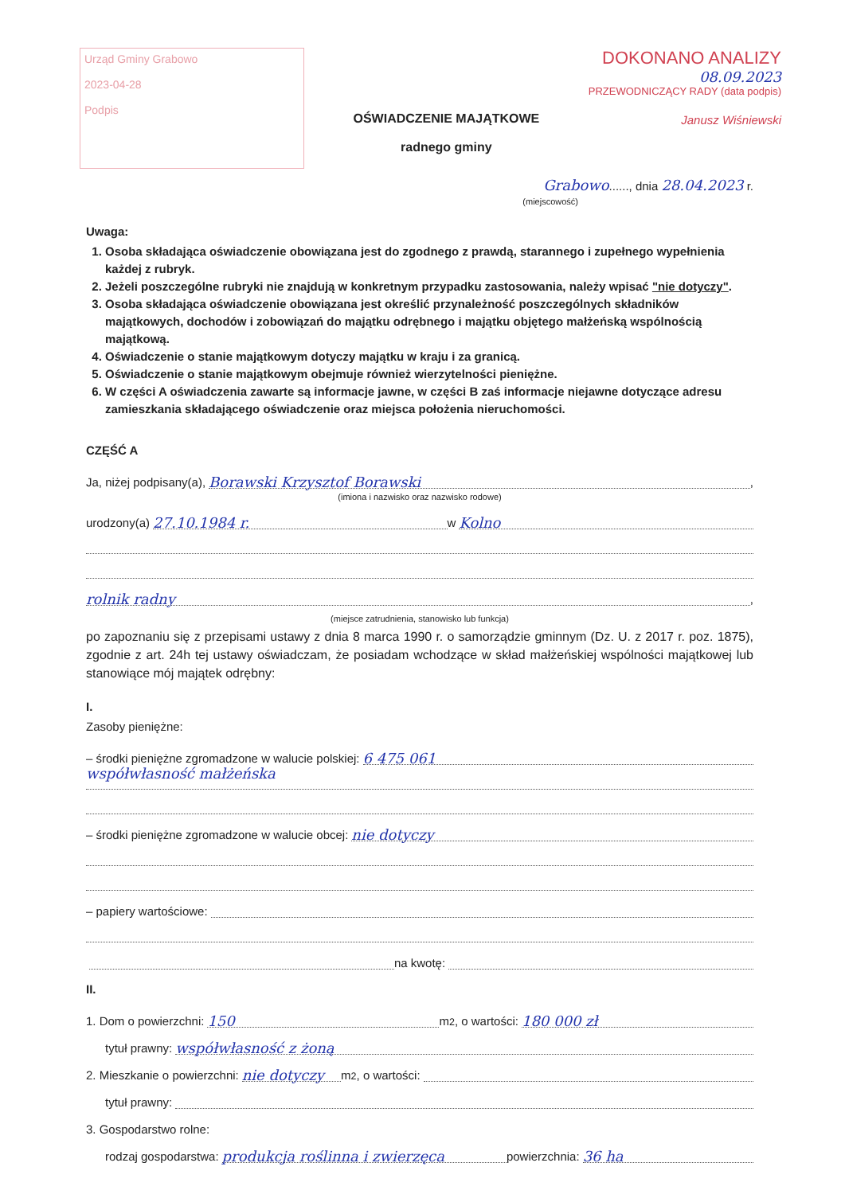Urząd Gminy Grabowo
2023-04-28
Podpis
OŚWIADCZENIE MAJĄTKOWE
radnego gminy
DOKONANO ANALIZY
08.09.2023
PRZEWODNICZĄCY RADY (data podpis)
Janusz Wiśniewski
Grabowo......, dnia 28.04.2023 r.
(miejscowość)
Uwaga:
1. Osoba składająca oświadczenie obowiązana jest do zgodnego z prawdą, starannego i zupełnego wypełnienia każdej z rubryk.
2. Jeżeli poszczególne rubryki nie znajdują w konkretnym przypadku zastosowania, należy wpisać "nie dotyczy".
3. Osoba składająca oświadczenie obowiązana jest określić przynależność poszczególnych składników majątkowych, dochodów i zobowiązań do majątku odrębnego i majątku objętego małżeńską wspólnością majątkową.
4. Oświadczenie o stanie majątkowym dotyczy majątku w kraju i za granicą.
5. Oświadczenie o stanie majątkowym obejmuje również wierzytelności pieniężne.
6. W części A oświadczenia zawarte są informacje jawne, w części B zaś informacje niejawne dotyczące adresu zamieszkania składającego oświadczenie oraz miejsca położenia nieruchomości.
CZĘŚĆ A
Ja, niżej podpisany(a), Borawski Krzysztof Borawski,
(imiona i nazwisko oraz nazwisko rodowe)
urodzony(a) 27.10.1984 r. w Kolno
rolnik radny,
(miejsce zatrudnienia, stanowisko lub funkcja)
po zapoznaniu się z przepisami ustawy z dnia 8 marca 1990 r. o samorządzie gminnym (Dz. U. z 2017 r. poz. 1875), zgodnie z art. 24h tej ustawy oświadczam, że posiadam wchodzące w skład małżeńskiej wspólności majątkowej lub stanowiące mój majątek odrębny:
I.
Zasoby pieniężne:
– środki pieniężne zgromadzone w walucie polskiej: 6 475 061
współwłasność małżeńska
– środki pieniężne zgromadzone w walucie obcej: nie dotyczy
– papiery wartościowe:
na kwotę:
II.
1. Dom o powierzchni: 150 m<sup>2</sup>, o wartości: 180 000 zł
tytuł prawny: współwłasność z żoną
2. Mieszkanie o powierzchni: nie dotyczy m<sup>2</sup>, o wartości:
tytuł prawny:
3. Gospodarstwo rolne:
rodzaj gospodarstwa: produkcja roślinna i zwierzęca powierzchnia: 36 ha